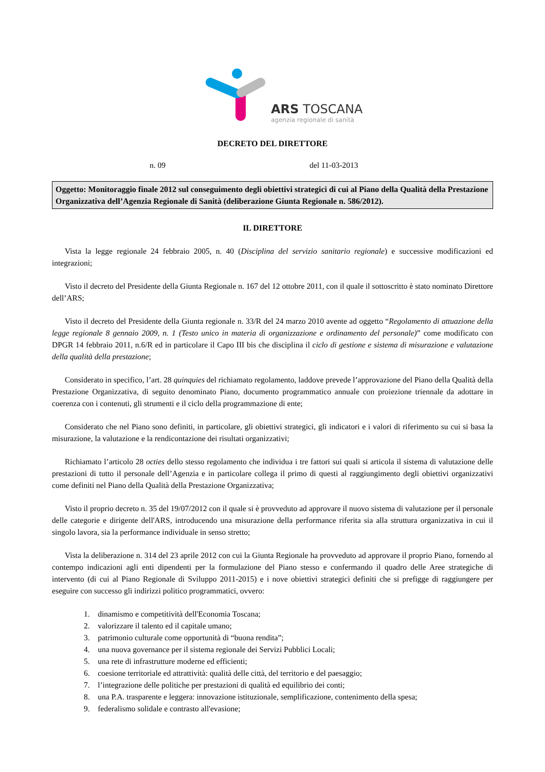ARS TOSCANA
agenzia regionale di sanità
DECRETO DEL DIRETTORE
n. 09 del 11-03-2013
Oggetto: Monitoraggio finale 2012 sul conseguimento degli obiettivi strategici di cui al Piano della Qualità della Prestazione Organizzativa dell’Agenzia Regionale di Sanità (deliberazione Giunta Regionale n. 586/2012).
IL DIRETTORE
Vista la legge regionale 24 febbraio 2005, n. 40 (Disciplina del servizio sanitario regionale) e successive modificazioni ed integrazioni;
Visto il decreto del Presidente della Giunta Regionale n. 167 del 12 ottobre 2011, con il quale il sottoscritto è stato nominato Direttore dell’ARS;
Visto il decreto del Presidente della Giunta regionale n. 33/R del 24 marzo 2010 avente ad oggetto “Regolamento di attuazione della legge regionale 8 gennaio 2009, n. 1 (Testo unico in materia di organizzazione e ordinamento del personale)” come modificato con DPGR 14 febbraio 2011, n.6/R ed in particolare il Capo III bis che disciplina il ciclo di gestione e sistema di misurazione e valutazione della qualità della prestazione;
Considerato in specifico, l’art. 28 quinquies del richiamato regolamento, laddove prevede l’approvazione del Piano della Qualità della Prestazione Organizzativa, di seguito denominato Piano, documento programmatico annuale con proiezione triennale da adottare in coerenza con i contenuti, gli strumenti e il ciclo della programmazione di ente;
Considerato che nel Piano sono definiti, in particolare, gli obiettivi strategici, gli indicatori e i valori di riferimento su cui si basa la misurazione, la valutazione e la rendicontazione dei risultati organizzativi;
Richiamato l’articolo 28 octies dello stesso regolamento che individua i tre fattori sui quali si articola il sistema di valutazione delle prestazioni di tutto il personale dell’Agenzia e in particolare collega il primo di questi al raggiungimento degli obiettivi organizzativi come definiti nel Piano della Qualità della Prestazione Organizzativa;
Visto il proprio decreto n. 35 del 19/07/2012 con il quale si è provveduto ad approvare il nuovo sistema di valutazione per il personale delle categorie e dirigente dell'ARS, introducendo una misurazione della performance riferita sia alla struttura organizzativa in cui il singolo lavora, sia la performance individuale in senso stretto;
Vista la deliberazione n. 314 del 23 aprile 2012 con cui la Giunta Regionale ha provveduto ad approvare il proprio Piano, fornendo al contempo indicazioni agli enti dipendenti per la formulazione del Piano stesso e confermando il quadro delle Aree strategiche di intervento (di cui al Piano Regionale di Sviluppo 2011-2015) e i nove obiettivi strategici definiti che si prefigge di raggiungere per eseguire con successo gli indirizzi politico programmatici, ovvero:
1. dinamismo e competitività dell'Economia Toscana;
2. valorizzare il talento ed il capitale umano;
3. patrimonio culturale come opportunità di “buona rendita”;
4. una nuova governance per il sistema regionale dei Servizi Pubblici Locali;
5. una rete di infrastrutture moderne ed efficienti;
6. coesione territoriale ed attrattività: qualità delle città, del territorio e del paesaggio;
7. l’integrazione delle politiche per prestazioni di qualità ed equilibrio dei conti;
8. una P.A. trasparente e leggera: innovazione istituzionale, semplificazione, contenimento della spesa;
9. federalismo solidale e contrasto all'evasione;